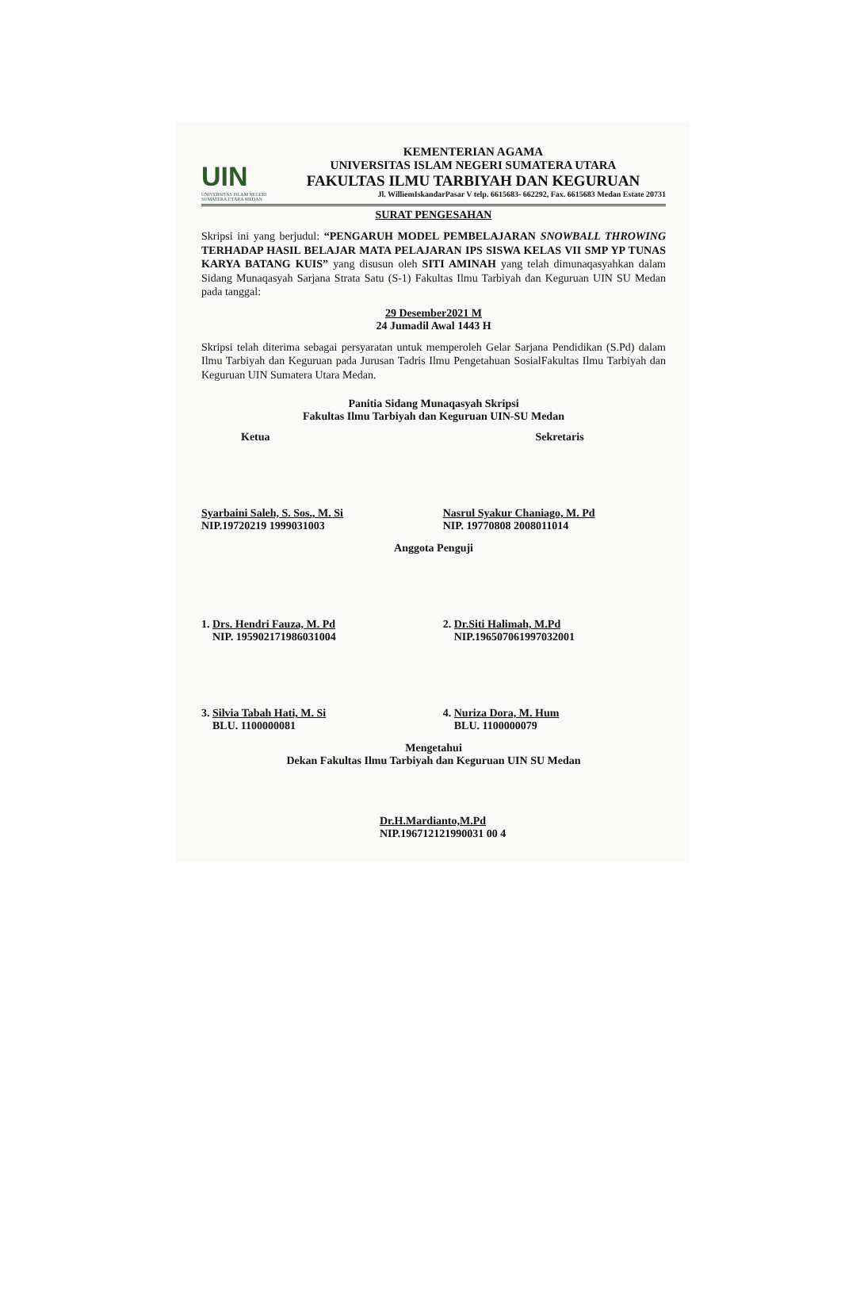UIN
UNIVERSITAS ISLAM NEGERI
SUMATERA UTARA MEDAN
KEMENTERIAN AGAMA
UNIVERSITAS ISLAM NEGERI SUMATERA UTARA
FAKULTAS ILMU TARBIYAH DAN KEGURUAN
Jl. WilliemIskandarPasar V telp. 6615683- 662292, Fax. 6615683 Medan Estate 20731
SURAT PENGESAHAN
Skripsi ini yang berjudul: “PENGARUH MODEL PEMBELAJARAN SNOWBALL THROWING TERHADAP HASIL BELAJAR MATA PELAJARAN IPS SISWA KELAS VII SMP YP TUNAS KARYA BATANG KUIS” yang disusun oleh SITI AMINAH yang telah dimunaqasyahkan dalam Sidang Munaqasyah Sarjana Strata Satu (S-1) Fakultas Ilmu Tarbiyah dan Keguruan UIN SU Medan pada tanggal:
29 Desember2021 M
24 Jumadil Awal 1443 H
Skripsi telah diterima sebagai persyaratan untuk memperoleh Gelar Sarjana Pendidikan (S.Pd) dalam Ilmu Tarbiyah dan Keguruan pada Jurusan Tadris Ilmu Pengetahuan SosialFakultas Ilmu Tarbiyah dan Keguruan UIN Sumatera Utara Medan.
Panitia Sidang Munaqasyah Skripsi
Fakultas Ilmu Tarbiyah dan Keguruan UIN-SU Medan
Ketua Sekretaris
Syarbaini Saleh, S. Sos., M. Si
NIP.19720219 1999031003
Nasrul Syakur Chaniago, M. Pd
NIP. 19770808 2008011014
Anggota Penguji
1. Drs. Hendri Fauza, M. Pd
NIP. 195902171986031004
2. Dr.Siti Halimah, M.Pd
NIP.196507061997032001
3. Silvia Tabah Hati, M. Si
BLU. 1100000081
4. Nuriza Dora, M. Hum
BLU. 1100000079
Mengetahui
Dekan Fakultas Ilmu Tarbiyah dan Keguruan UIN SU Medan
Dr.H.Mardianto,M.Pd
NIP.196712121990031 00 4